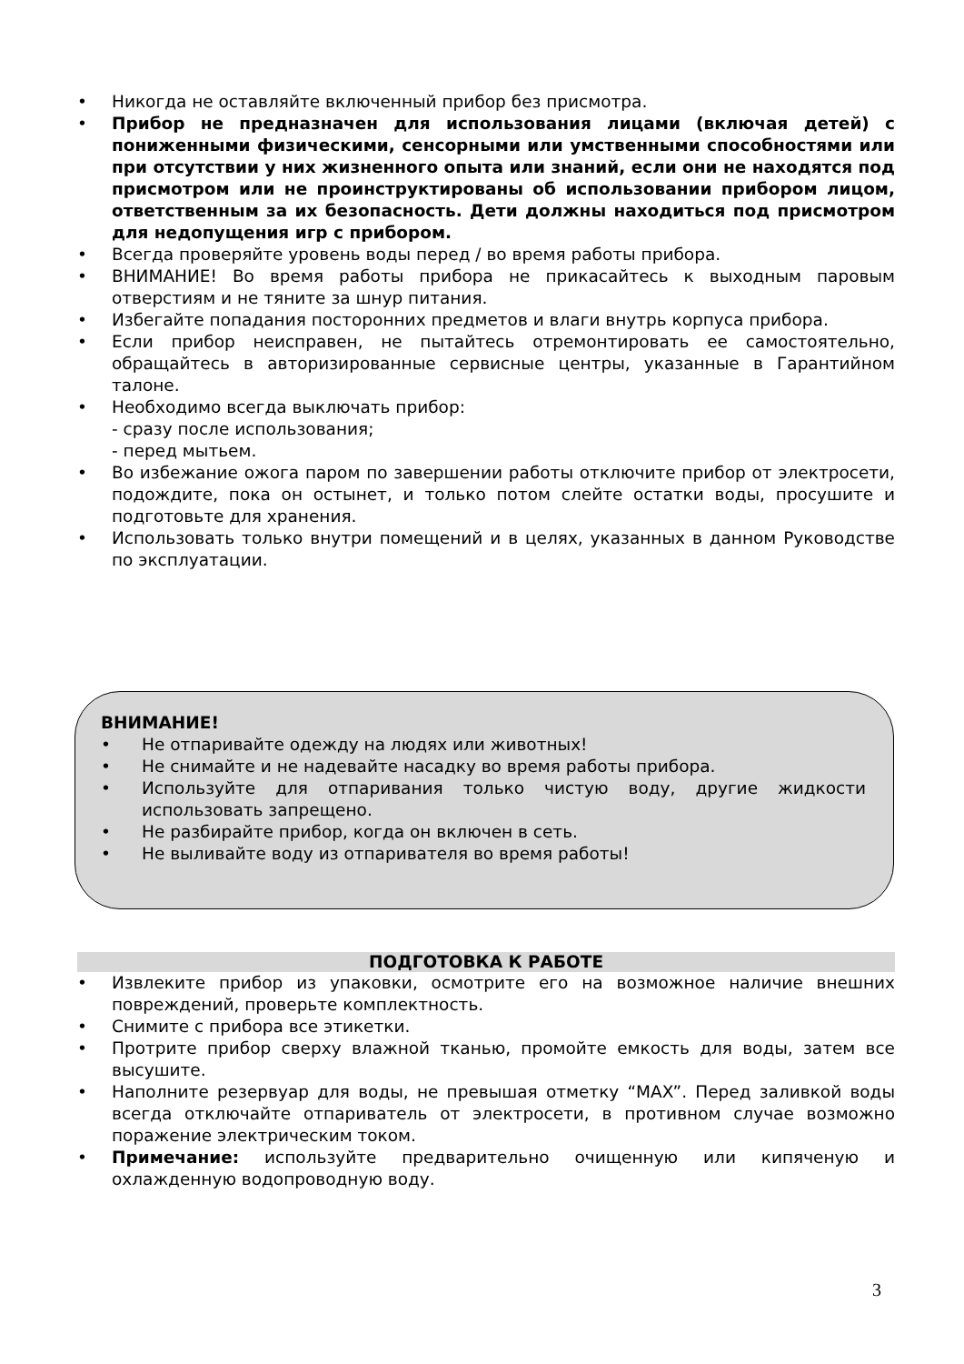• Никогда не оставляйте включенный прибор без присмотра.
• Прибор не предназначен для использования лицами (включая детей) с пониженными физическими, сенсорными или умственными способностями или при отсутствии у них жизненного опыта или знаний, если они не находятся под присмотром или не проинструктированы об использовании прибором лицом, ответственным за их безопасность. Дети должны находиться под присмотром для недопущения игр с прибором.
• Всегда проверяйте уровень воды перед / во время работы прибора.
• ВНИМАНИЕ! Во время работы прибора не прикасайтесь к выходным паровым отверстиям и не тяните за шнур питания.
• Избегайте попадания посторонних предметов и влаги внутрь корпуса прибора.
• Если прибор неисправен, не пытайтесь отремонтировать ее самостоятельно, обращайтесь в авторизированные сервисные центры, указанные в Гарантийном талоне.
• Необходимо всегда выключать прибор:
- сразу после использования;
- перед мытьем.
• Во избежание ожога паром по завершении работы отключите прибор от электросети, подождите, пока он остынет, и только потом слейте остатки воды, просушите и подготовьте для хранения.
• Использовать только внутри помещений и в целях, указанных в данном Руководстве по эксплуатации.
ВНИМАНИЕ!
• Не отпаривайте одежду на людях или животных!
• Не снимайте и не надевайте насадку во время работы прибора.
• Используйте для отпаривания только чистую воду, другие жидкости использовать запрещено.
• Не разбирайте прибор, когда он включен в сеть.
• Не выливайте воду из отпаривателя во время работы!
ПОДГОТОВКА К РАБОТЕ
• Извлеките прибор из упаковки, осмотрите его на возможное наличие внешних повреждений, проверьте комплектность.
• Снимите с прибора все этикетки.
• Протрите прибор сверху влажной тканью, промойте емкость для воды, затем все высушите.
• Наполните резервуар для воды, не превышая отметку “MAX”. Перед заливкой воды всегда отключайте отпариватель от электросети, в противном случае возможно поражение электрическим током.
• Примечание: используйте предварительно очищенную или кипяченую и охлажденную водопроводную воду.
3